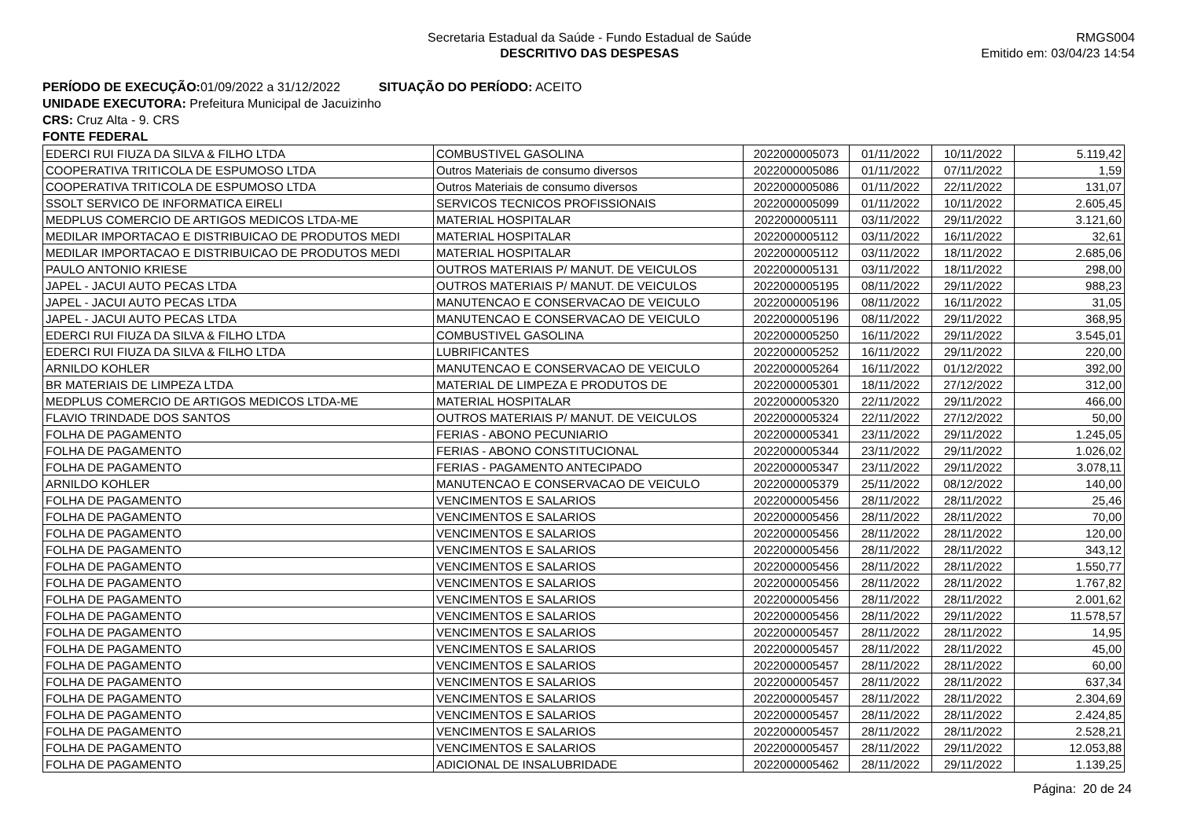Secretaria Estadual da Saúde - Fundo Estadual de Saúde
DESCRITIVO DAS DESPESAS
RMGS004
Emitido em: 03/04/23 14:54
PERÍODO DE EXECUÇÃO: 01/09/2022 a 31/12/2022 SITUAÇÃO DO PERÍODO: ACEITO
UNIDADE EXECUTORA: Prefeitura Municipal de Jacuizinho
CRS: Cruz Alta - 9. CRS
FONTE FEDERAL
| EDERCI RUI FIUZA DA SILVA & FILHO LTDA | COMBUSTIVEL GASOLINA | 2022000005073 | 01/11/2022 | 10/11/2022 | 5.119,42 |
| COOPERATIVA TRITICOLA DE ESPUMOSO LTDA | Outros Materiais de consumo diversos | 2022000005086 | 01/11/2022 | 07/11/2022 | 1,59 |
| COOPERATIVA TRITICOLA DE ESPUMOSO LTDA | Outros Materiais de consumo diversos | 2022000005086 | 01/11/2022 | 22/11/2022 | 131,07 |
| SSOLT SERVICO DE INFORMATICA EIRELI | SERVICOS TECNICOS PROFISSIONAIS | 2022000005099 | 01/11/2022 | 10/11/2022 | 2.605,45 |
| MEDPLUS COMERCIO DE ARTIGOS MEDICOS LTDA-ME | MATERIAL HOSPITALAR | 2022000005111 | 03/11/2022 | 29/11/2022 | 3.121,60 |
| MEDILAR IMPORTACAO E DISTRIBUICAO DE PRODUTOS MEDI | MATERIAL HOSPITALAR | 2022000005112 | 03/11/2022 | 16/11/2022 | 32,61 |
| MEDILAR IMPORTACAO E DISTRIBUICAO DE PRODUTOS MEDI | MATERIAL HOSPITALAR | 2022000005112 | 03/11/2022 | 18/11/2022 | 2.685,06 |
| PAULO ANTONIO KRIESE | OUTROS MATERIAIS P/ MANUT. DE VEICULOS | 2022000005131 | 03/11/2022 | 18/11/2022 | 298,00 |
| JAPEL - JACUI AUTO PECAS LTDA | OUTROS MATERIAIS P/ MANUT. DE VEICULOS | 2022000005195 | 08/11/2022 | 29/11/2022 | 988,23 |
| JAPEL - JACUI AUTO PECAS LTDA | MANUTENCAO E CONSERVACAO DE VEICULO | 2022000005196 | 08/11/2022 | 16/11/2022 | 31,05 |
| JAPEL - JACUI AUTO PECAS LTDA | MANUTENCAO E CONSERVACAO DE VEICULO | 2022000005196 | 08/11/2022 | 29/11/2022 | 368,95 |
| EDERCI RUI FIUZA DA SILVA & FILHO LTDA | COMBUSTIVEL GASOLINA | 2022000005250 | 16/11/2022 | 29/11/2022 | 3.545,01 |
| EDERCI RUI FIUZA DA SILVA & FILHO LTDA | LUBRIFICANTES | 2022000005252 | 16/11/2022 | 29/11/2022 | 220,00 |
| ARNILDO KOHLER | MANUTENCAO E CONSERVACAO DE VEICULO | 2022000005264 | 16/11/2022 | 01/12/2022 | 392,00 |
| BR MATERIAIS DE LIMPEZA LTDA | MATERIAL DE LIMPEZA E PRODUTOS DE | 2022000005301 | 18/11/2022 | 27/12/2022 | 312,00 |
| MEDPLUS COMERCIO DE ARTIGOS MEDICOS LTDA-ME | MATERIAL HOSPITALAR | 2022000005320 | 22/11/2022 | 29/11/2022 | 466,00 |
| FLAVIO TRINDADE DOS SANTOS | OUTROS MATERIAIS P/ MANUT. DE VEICULOS | 2022000005324 | 22/11/2022 | 27/12/2022 | 50,00 |
| FOLHA DE PAGAMENTO | FERIAS - ABONO PECUNIARIO | 2022000005341 | 23/11/2022 | 29/11/2022 | 1.245,05 |
| FOLHA DE PAGAMENTO | FERIAS - ABONO CONSTITUCIONAL | 2022000005344 | 23/11/2022 | 29/11/2022 | 1.026,02 |
| FOLHA DE PAGAMENTO | FERIAS - PAGAMENTO ANTECIPADO | 2022000005347 | 23/11/2022 | 29/11/2022 | 3.078,11 |
| ARNILDO KOHLER | MANUTENCAO E CONSERVACAO DE VEICULO | 2022000005379 | 25/11/2022 | 08/12/2022 | 140,00 |
| FOLHA DE PAGAMENTO | VENCIMENTOS E SALARIOS | 2022000005456 | 28/11/2022 | 28/11/2022 | 25,46 |
| FOLHA DE PAGAMENTO | VENCIMENTOS E SALARIOS | 2022000005456 | 28/11/2022 | 28/11/2022 | 70,00 |
| FOLHA DE PAGAMENTO | VENCIMENTOS E SALARIOS | 2022000005456 | 28/11/2022 | 28/11/2022 | 120,00 |
| FOLHA DE PAGAMENTO | VENCIMENTOS E SALARIOS | 2022000005456 | 28/11/2022 | 28/11/2022 | 343,12 |
| FOLHA DE PAGAMENTO | VENCIMENTOS E SALARIOS | 2022000005456 | 28/11/2022 | 28/11/2022 | 1.550,77 |
| FOLHA DE PAGAMENTO | VENCIMENTOS E SALARIOS | 2022000005456 | 28/11/2022 | 28/11/2022 | 1.767,82 |
| FOLHA DE PAGAMENTO | VENCIMENTOS E SALARIOS | 2022000005456 | 28/11/2022 | 28/11/2022 | 2.001,62 |
| FOLHA DE PAGAMENTO | VENCIMENTOS E SALARIOS | 2022000005456 | 28/11/2022 | 29/11/2022 | 11.578,57 |
| FOLHA DE PAGAMENTO | VENCIMENTOS E SALARIOS | 2022000005457 | 28/11/2022 | 28/11/2022 | 14,95 |
| FOLHA DE PAGAMENTO | VENCIMENTOS E SALARIOS | 2022000005457 | 28/11/2022 | 28/11/2022 | 45,00 |
| FOLHA DE PAGAMENTO | VENCIMENTOS E SALARIOS | 2022000005457 | 28/11/2022 | 28/11/2022 | 60,00 |
| FOLHA DE PAGAMENTO | VENCIMENTOS E SALARIOS | 2022000005457 | 28/11/2022 | 28/11/2022 | 637,34 |
| FOLHA DE PAGAMENTO | VENCIMENTOS E SALARIOS | 2022000005457 | 28/11/2022 | 28/11/2022 | 2.304,69 |
| FOLHA DE PAGAMENTO | VENCIMENTOS E SALARIOS | 2022000005457 | 28/11/2022 | 28/11/2022 | 2.424,85 |
| FOLHA DE PAGAMENTO | VENCIMENTOS E SALARIOS | 2022000005457 | 28/11/2022 | 28/11/2022 | 2.528,21 |
| FOLHA DE PAGAMENTO | VENCIMENTOS E SALARIOS | 2022000005457 | 28/11/2022 | 29/11/2022 | 12.053,88 |
| FOLHA DE PAGAMENTO | ADICIONAL DE INSALUBRIDADE | 2022000005462 | 28/11/2022 | 29/11/2022 | 1.139,25 |
Página: 20 de 24